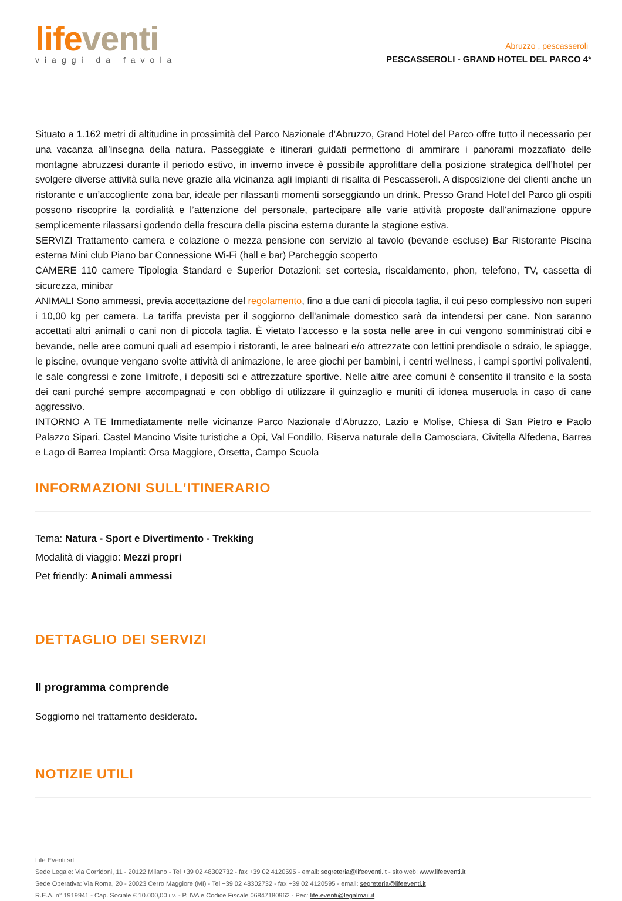life venti
viaggi da favola
Abruzzo , pescasseroli
PESCASSEROLI - GRAND HOTEL DEL PARCO 4*
Situato a 1.162 metri di altitudine in prossimità del Parco Nazionale d’Abruzzo, Grand Hotel del Parco offre tutto il necessario per una vacanza all’insegna della natura. Passeggiate e itinerari guidati permettono di ammirare i panorami mozzafiato delle montagne abruzzesi durante il periodo estivo, in inverno invece è possibile approfittare della posizione strategica dell’hotel per svolgere diverse attività sulla neve grazie alla vicinanza agli impianti di risalita di Pescasseroli. A disposizione dei clienti anche un ristorante e un’accogliente zona bar, ideale per rilassanti momenti sorseggiando un drink. Presso Grand Hotel del Parco gli ospiti possono riscoprire la cordialità e l’attenzione del personale, partecipare alle varie attività proposte dall’animazione oppure semplicemente rilassarsi godendo della frescura della piscina esterna durante la stagione estiva.
SERVIZI Trattamento camera e colazione o mezza pensione con servizio al tavolo (bevande escluse) Bar Ristorante Piscina esterna Mini club Piano bar Connessione Wi-Fi (hall e bar) Parcheggio scoperto
CAMERE 110 camere Tipologia Standard e Superior Dotazioni: set cortesia, riscaldamento, phon, telefono, TV, cassetta di sicurezza, minibar
ANIMALI Sono ammessi, previa accettazione del regolamento, fino a due cani di piccola taglia, il cui peso complessivo non superi i 10,00 kg per camera. La tariffa prevista per il soggiorno dell'animale domestico sarà da intendersi per cane. Non saranno accettati altri animali o cani non di piccola taglia. È vietato l’accesso e la sosta nelle aree in cui vengono somministrati cibi e bevande, nelle aree comuni quali ad esempio i ristoranti, le aree balneari e/o attrezzate con lettini prendisole o sdraio, le spiagge, le piscine, ovunque vengano svolte attività di animazione, le aree giochi per bambini, i centri wellness, i campi sportivi polivalenti, le sale congressi e zone limitrofe, i depositi sci e attrezzature sportive. Nelle altre aree comuni è consentito il transito e la sosta dei cani purché sempre accompagnati e con obbligo di utilizzare il guinzaglio e muniti di idonea museruola in caso di cane aggressivo.
INTORNO A TE Immediatamente nelle vicinanze Parco Nazionale d’Abruzzo, Lazio e Molise, Chiesa di San Pietro e Paolo Palazzo Sipari, Castel Mancino Visite turistiche a Opi, Val Fondillo, Riserva naturale della Camosciara, Civitella Alfedena, Barrea e Lago di Barrea Impianti: Orsa Maggiore, Orsetta, Campo Scuola
INFORMAZIONI SULL'ITINERARIO
Tema: Natura - Sport e Divertimento - Trekking
Modalità di viaggio: Mezzi propri
Pet friendly: Animali ammessi
DETTAGLIO DEI SERVIZI
Il programma comprende
Soggiorno nel trattamento desiderato.
NOTIZIE UTILI
Life Eventi srl
Sede Legale: Via Corridoni, 11 - 20122 Milano - Tel +39 02 48302732 - fax +39 02 4120595 - email: segreteria@lifeeventi.it - sito web: www.lifeeventi.it
Sede Operativa: Via Roma, 20 - 20023 Cerro Maggiore (MI) - Tel +39 02 48302732 - fax +39 02 4120595 - email: segreteria@lifeeventi.it
R.E.A. n° 1919941 - Cap. Sociale € 10.000,00 i.v. - P. IVA e Codice Fiscale 06847180962 - Pec: life.eventi@legalmail.it